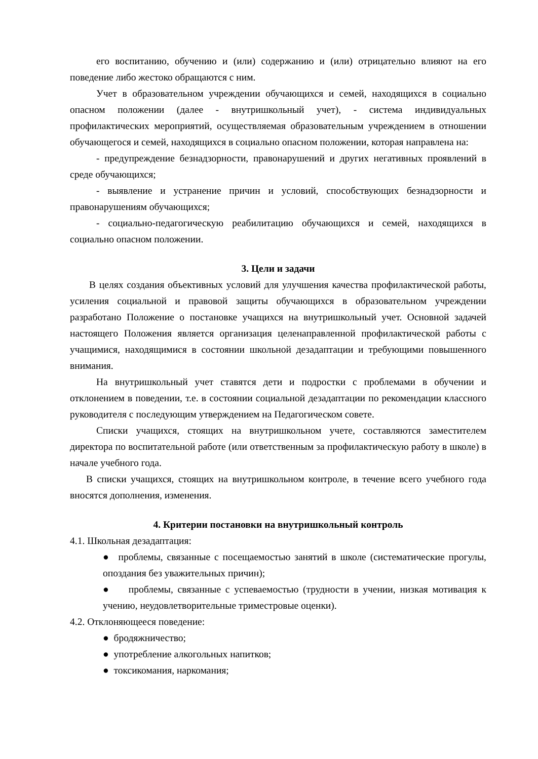его воспитанию, обучению и (или) содержанию и (или) отрицательно влияют на его поведение либо жестоко обращаются с ним.
Учет в образовательном учреждении обучающихся и семей, находящихся в социально опасном положении (далее - внутришкольный учет), - система индивидуальных профилактических мероприятий, осуществляемая образовательным учреждением в отношении обучающегося и семей, находящихся в социально опасном положении, которая направлена на:
- предупреждение безнадзорности, правонарушений и других негативных проявлений в среде обучающихся;
- выявление и устранение причин и условий, способствующих безнадзорности и правонарушениям обучающихся;
- социально-педагогическую реабилитацию обучающихся и семей, находящихся в социально опасном положении.
3. Цели и задачи
В целях создания объективных условий для улучшения качества профилактической работы, усиления социальной и правовой защиты обучающихся в образовательном учреждении разработано Положение о постановке учащихся на внутришкольный учет. Основной задачей настоящего Положения является организация целенаправленной профилактической работы с учащимися, находящимися в состоянии школьной дезадаптации и требующими повышенного внимания.
На внутришкольный учет ставятся дети и подростки с проблемами в обучении и отклонением в поведении, т.е. в состоянии социальной дезадаптации по рекомендации классного руководителя с последующим утверждением на Педагогическом совете.
Списки учащихся, стоящих на внутришкольном учете, составляются заместителем директора по воспитательной работе (или ответственным за профилактическую работу в школе) в начале учебного года.
В списки учащихся, стоящих на внутришкольном контроле, в течение всего учебного года вносятся дополнения, изменения.
4. Критерии постановки на внутришкольный контроль
4.1. Школьная дезадаптация:
● проблемы, связанные с посещаемостью занятий в школе (систематические прогулы, опоздания без уважительных причин);
● проблемы, связанные с успеваемостью (трудности в учении, низкая мотивация к учению, неудовлетворительные триместровые оценки).
4.2. Отклоняющееся поведение:
● бродяжничество;
● употребление алкогольных напитков;
● токсикомания, наркомания;